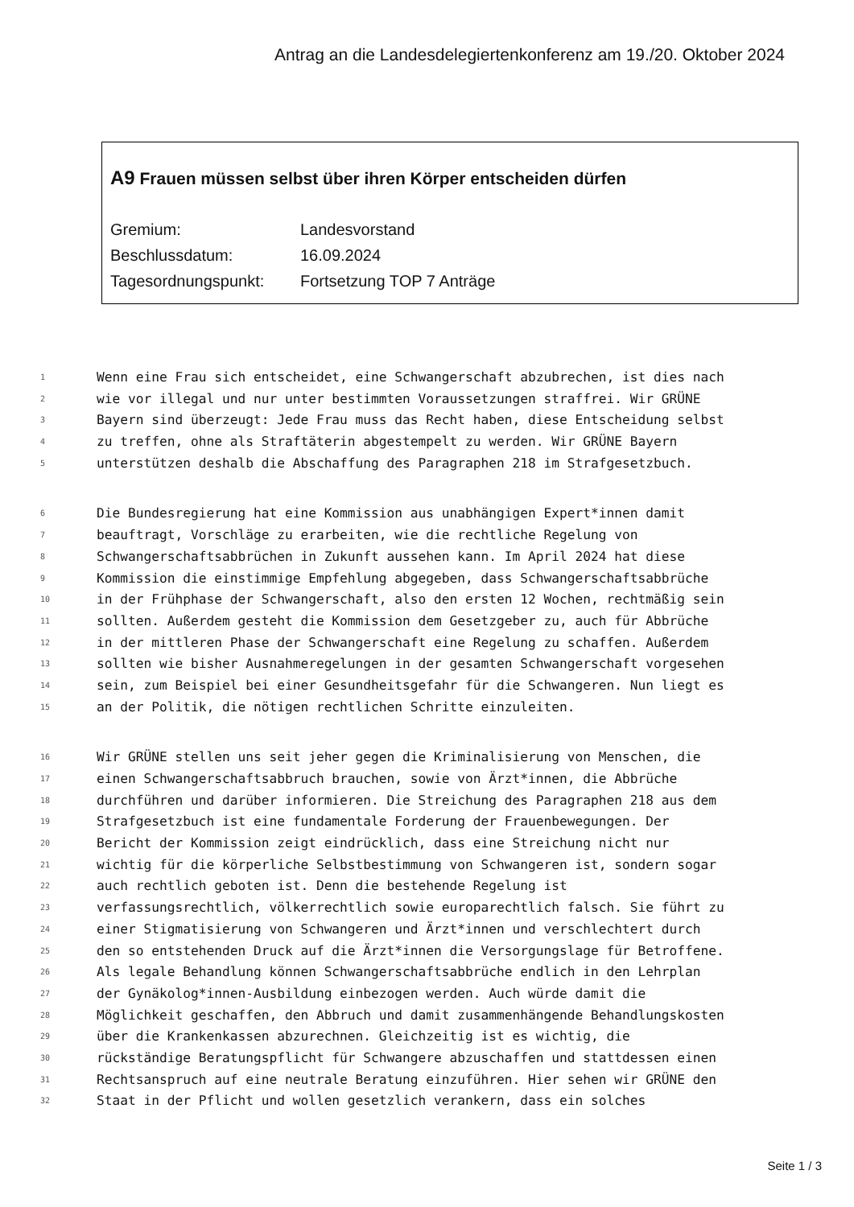Antrag an die Landesdelegiertenkonferenz am 19./20. Oktober 2024
A9 Frauen müssen selbst über ihren Körper entscheiden dürfen
Gremium: Landesvorstand
Beschlussdatum: 16.09.2024
Tagesordnungspunkt: Fortsetzung TOP 7 Anträge
1 Wenn eine Frau sich entscheidet, eine Schwangerschaft abzubrechen, ist dies nach
2 wie vor illegal und nur unter bestimmten Voraussetzungen straffrei. Wir GRÜNE
3 Bayern sind überzeugt: Jede Frau muss das Recht haben, diese Entscheidung selbst
4 zu treffen, ohne als Straftäterin abgestempelt zu werden. Wir GRÜNE Bayern
5 unterstützen deshalb die Abschaffung des Paragraphen 218 im Strafgesetzbuch.
6 Die Bundesregierung hat eine Kommission aus unabhängigen Expert*innen damit
7 beauftragt, Vorschläge zu erarbeiten, wie die rechtliche Regelung von
8 Schwangerschaftsabbrüchen in Zukunft aussehen kann. Im April 2024 hat diese
9 Kommission die einstimmige Empfehlung abgegeben, dass Schwangerschaftsabbrüche
10 in der Frühphase der Schwangerschaft, also den ersten 12 Wochen, rechtmäßig sein
11 sollten. Außerdem gesteht die Kommission dem Gesetzgeber zu, auch für Abbrüche
12 in der mittleren Phase der Schwangerschaft eine Regelung zu schaffen. Außerdem
13 sollten wie bisher Ausnahmeregelungen in der gesamten Schwangerschaft vorgesehen
14 sein, zum Beispiel bei einer Gesundheitsgefahr für die Schwangeren. Nun liegt es
15 an der Politik, die nötigen rechtlichen Schritte einzuleiten.
16 Wir GRÜNE stellen uns seit jeher gegen die Kriminalisierung von Menschen, die
17 einen Schwangerschaftsabbruch brauchen, sowie von Ärzt*innen, die Abbrüche
18 durchführen und darüber informieren. Die Streichung des Paragraphen 218 aus dem
19 Strafgesetzbuch ist eine fundamentale Forderung der Frauenbewegungen. Der
20 Bericht der Kommission zeigt eindrücklich, dass eine Streichung nicht nur
21 wichtig für die körperliche Selbstbestimmung von Schwangeren ist, sondern sogar
22 auch rechtlich geboten ist. Denn die bestehende Regelung ist
23 verfassungsrechtlich, völkerrechtlich sowie europarechtlich falsch. Sie führt zu
24 einer Stigmatisierung von Schwangeren und Ärzt*innen und verschlechtert durch
25 den so entstehenden Druck auf die Ärzt*innen die Versorgungslage für Betroffene.
26 Als legale Behandlung können Schwangerschaftsabbrüche endlich in den Lehrplan
27 der Gynäkolog*innen-Ausbildung einbezogen werden. Auch würde damit die
28 Möglichkeit geschaffen, den Abbruch und damit zusammenhängende Behandlungskosten
29 über die Krankenkassen abzurechnen. Gleichzeitig ist es wichtig, die
30 rückständige Beratungspflicht für Schwangere abzuschaffen und stattdessen einen
31 Rechtsanspruch auf eine neutrale Beratung einzuführen. Hier sehen wir GRÜNE den
32 Staat in der Pflicht und wollen gesetzlich verankern, dass ein solches
Seite 1 / 3